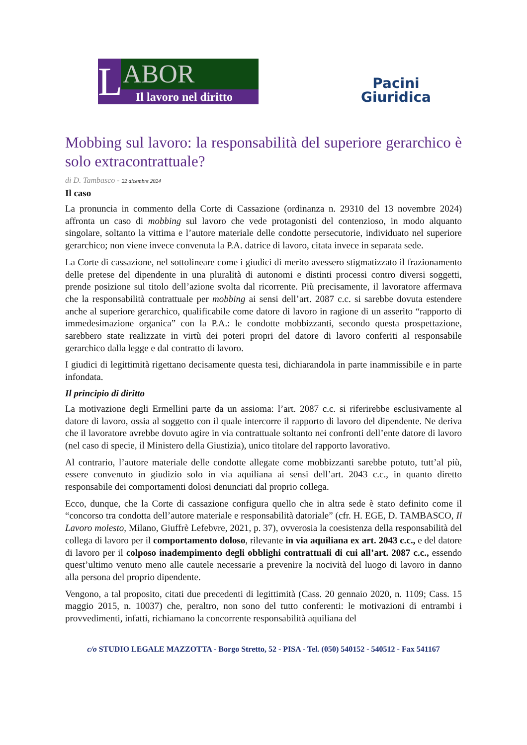L
ABOR
Il lavoro nel diritto
Pacini
Giuridica
Mobbing sul lavoro: la responsabilità del superiore gerarchico è solo extracontrattuale?
di D. Tambasco - 22 dicembre 2024
Il caso
La pronuncia in commento della Corte di Cassazione (ordinanza n. 29310 del 13 novembre 2024) affronta un caso di mobbing sul lavoro che vede protagonisti del contenzioso, in modo alquanto singolare, soltanto la vittima e l’autore materiale delle condotte persecutorie, individuato nel superiore gerarchico; non viene invece convenuta la P.A. datrice di lavoro, citata invece in separata sede.
La Corte di cassazione, nel sottolineare come i giudici di merito avessero stigmatizzato il frazionamento delle pretese del dipendente in una pluralità di autonomi e distinti processi contro diversi soggetti, prende posizione sul titolo dell’azione svolta dal ricorrente. Più precisamente, il lavoratore affermava che la responsabilità contrattuale per mobbing ai sensi dell’art. 2087 c.c. si sarebbe dovuta estendere anche al superiore gerarchico, qualificabile come datore di lavoro in ragione di un asserito “rapporto di immedesimazione organica” con la P.A.: le condotte mobbizzanti, secondo questa prospettazione, sarebbero state realizzate in virtù dei poteri propri del datore di lavoro conferiti al responsabile gerarchico dalla legge e dal contratto di lavoro.
I giudici di legittimità rigettano decisamente questa tesi, dichiarandola in parte inammissibile e in parte infondata.
Il principio di diritto
La motivazione degli Ermellini parte da un assioma: l’art. 2087 c.c. si riferirebbe esclusivamente al datore di lavoro, ossia al soggetto con il quale intercorre il rapporto di lavoro del dipendente. Ne deriva che il lavoratore avrebbe dovuto agire in via contrattuale soltanto nei confronti dell’ente datore di lavoro (nel caso di specie, il Ministero della Giustizia), unico titolare del rapporto lavorativo.
Al contrario, l’autore materiale delle condotte allegate come mobbizzanti sarebbe potuto, tutt’al più, essere convenuto in giudizio solo in via aquiliana ai sensi dell’art. 2043 c.c., in quanto diretto responsabile dei comportamenti dolosi denunciati dal proprio collega.
Ecco, dunque, che la Corte di cassazione configura quello che in altra sede è stato definito come il “concorso tra condotta dell’autore materiale e responsabilità datoriale” (cfr. H. EGE, D. TAMBASCO, Il Lavoro molesto, Milano, Giuffrè Lefebvre, 2021, p. 37), ovverosia la coesistenza della responsabilità del collega di lavoro per il comportamento doloso, rilevante in via aquiliana ex art. 2043 c.c., e del datore di lavoro per il colposo inadempimento degli obblighi contrattuali di cui all’art. 2087 c.c., essendo quest’ultimo venuto meno alle cautele necessarie a prevenire la nocività del luogo di lavoro in danno alla persona del proprio dipendente.
Vengono, a tal proposito, citati due precedenti di legittimità (Cass. 20 gennaio 2020, n. 1109; Cass. 15 maggio 2015, n. 10037) che, peraltro, non sono del tutto conferenti: le motivazioni di entrambi i provvedimenti, infatti, richiamano la concorrente responsabilità aquiliana del
c/o STUDIO LEGALE MAZZOTTA - Borgo Stretto, 52 - PISA - Tel. (050) 540152 - 540512 - Fax 541167